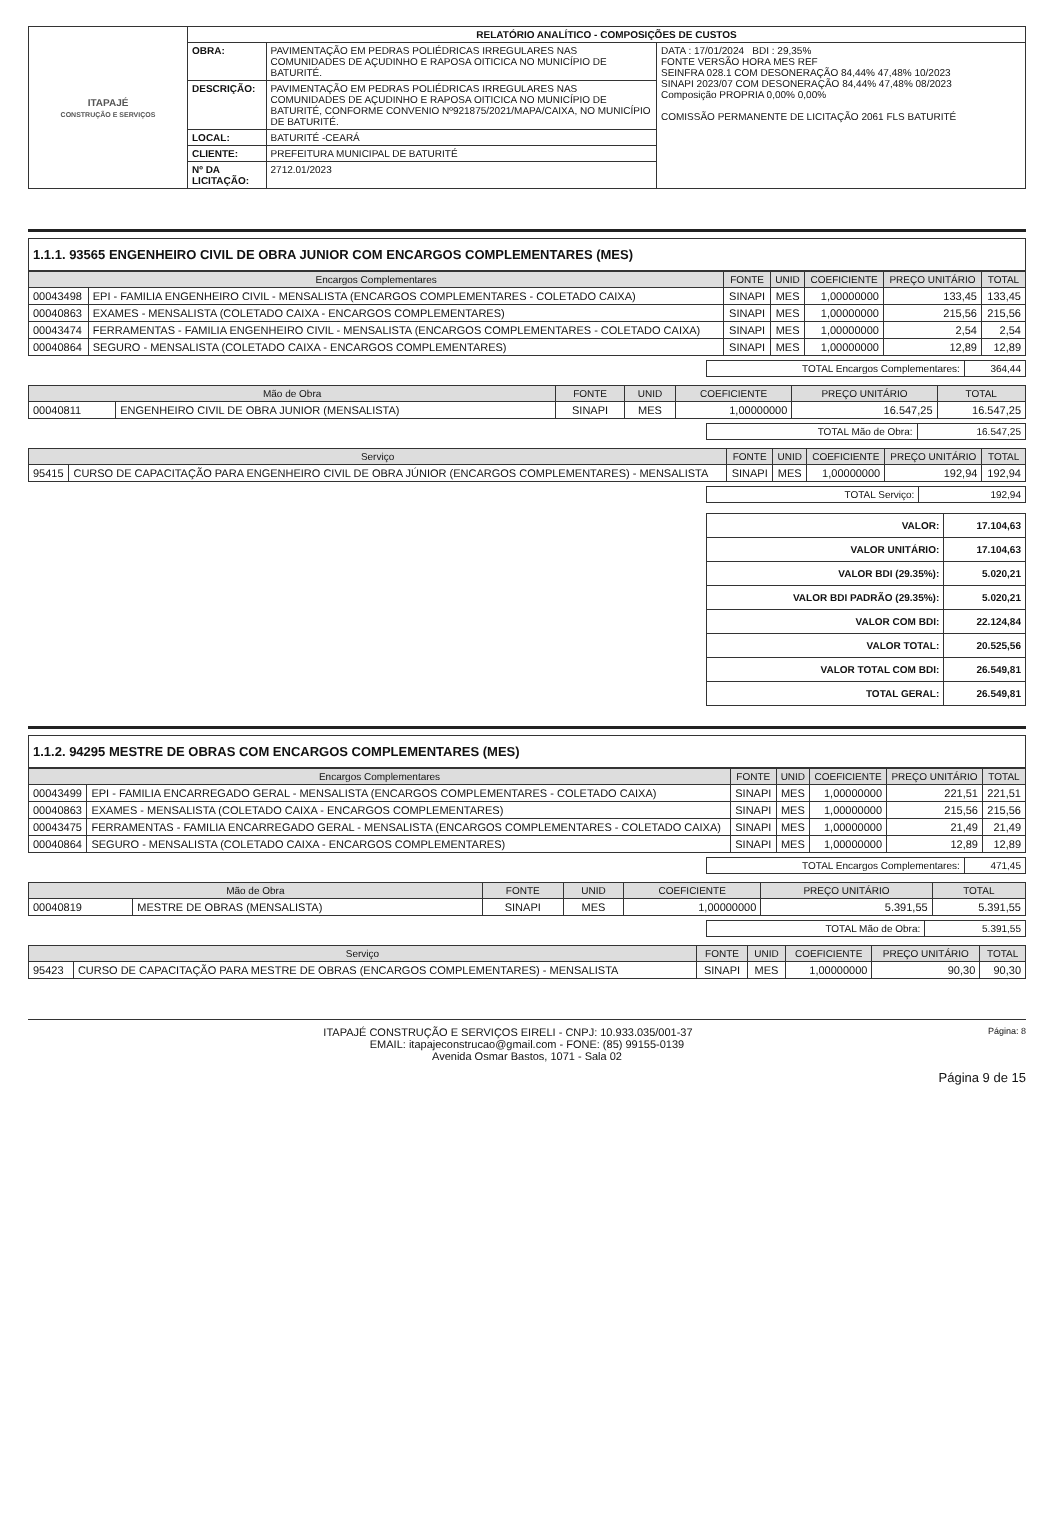| ITAPAJÉ CONSTRUÇÃO E SERVIÇOS | RELATÓRIO ANALÍTICO - COMPOSIÇÕES DE CUSTOS | | |
| | OBRA: | PAVIMENTAÇÃO EM PEDRAS POLIÉDRICAS IRREGULARES NAS COMUNIDADES DE AÇUDINHO E RAPOSA OITICICA NO MUNICÍPIO DE BATURITÉ. | DATA : 17/01/2024 BDI : 29,35% FONTE VERSÃO HORA MES REF SEINFRA 028.1 COM DESONERAÇÃO 84,44% 47,48% 10/2023 SINAPI 2023/07 COM DESONERAÇÃO 84,44% 47,48% 08/2023 Composição PROPRIA 0,00% 0,00% COMISSÃO PERMANENTE DE LICITAÇÃO 2061 FLS BATURITÉ |
| | DESCRIÇÃO: | PAVIMENTAÇÃO EM PEDRAS POLIÉDRICAS IRREGULARES NAS COMUNIDADES DE AÇUDINHO E RAPOSA OITICICA NO MUNICÍPIO DE BATURITÉ, CONFORME CONVENIO Nº921875/2021/MAPA/CAIXA, NO MUNICÍPIO DE BATURITÉ. | |
| | LOCAL: | BATURITÉ -CEARÁ | |
| | CLIENTE: | PREFEITURA MUNICIPAL DE BATURITÉ | |
| | Nº DA LICITAÇÃO: | 2712.01/2023 | |
1.1.1. 93565 ENGENHEIRO CIVIL DE OBRA JUNIOR COM ENCARGOS COMPLEMENTARES (MES)
| Encargos Complementares | | FONTE | UNID | COEFICIENTE | PREÇO UNITÁRIO | TOTAL |
| 00043498 | EPI - FAMILIA ENGENHEIRO CIVIL - MENSALISTA (ENCARGOS COMPLEMENTARES - COLETADO CAIXA) | SINAPI | MES | 1,00000000 | 133,45 | 133,45 |
| 00040863 | EXAMES - MENSALISTA (COLETADO CAIXA - ENCARGOS COMPLEMENTARES) | SINAPI | MES | 1,00000000 | 215,56 | 215,56 |
| 00043474 | FERRAMENTAS - FAMILIA ENGENHEIRO CIVIL - MENSALISTA (ENCARGOS COMPLEMENTARES - COLETADO CAIXA) | SINAPI | MES | 1,00000000 | 2,54 | 2,54 |
| 00040864 | SEGURO - MENSALISTA (COLETADO CAIXA - ENCARGOS COMPLEMENTARES) | SINAPI | MES | 1,00000000 | 12,89 | 12,89 |
| TOTAL Encargos Complementares: | 364,44 |
| Mão de Obra | | FONTE | UNID | COEFICIENTE | PREÇO UNITÁRIO | TOTAL |
| 00040811 | ENGENHEIRO CIVIL DE OBRA JUNIOR (MENSALISTA) | SINAPI | MES | 1,00000000 | 16.547,25 | 16.547,25 |
| TOTAL Mão de Obra: | 16.547,25 |
| Serviço | | FONTE | UNID | COEFICIENTE | PREÇO UNITÁRIO | TOTAL |
| 95415 | CURSO DE CAPACITAÇÃO PARA ENGENHEIRO CIVIL DE OBRA JÚNIOR (ENCARGOS COMPLEMENTARES) - MENSALISTA | SINAPI | MES | 1,00000000 | 192,94 | 192,94 |
| TOTAL Serviço: | 192,94 |
| VALOR: | 17.104,63 |
| VALOR UNITÁRIO: | 17.104,63 |
| VALOR BDI (29.35%): | 5.020,21 |
| VALOR BDI PADRÃO (29.35%): | 5.020,21 |
| VALOR COM BDI: | 22.124,84 |
| VALOR TOTAL: | 20.525,56 |
| VALOR TOTAL COM BDI: | 26.549,81 |
| TOTAL GERAL: | 26.549,81 |
1.1.2. 94295 MESTRE DE OBRAS COM ENCARGOS COMPLEMENTARES (MES)
| Encargos Complementares | | FONTE | UNID | COEFICIENTE | PREÇO UNITÁRIO | TOTAL |
| 00043499 | EPI - FAMILIA ENCARREGADO GERAL - MENSALISTA (ENCARGOS COMPLEMENTARES - COLETADO CAIXA) | SINAPI | MES | 1,00000000 | 221,51 | 221,51 |
| 00040863 | EXAMES - MENSALISTA (COLETADO CAIXA - ENCARGOS COMPLEMENTARES) | SINAPI | MES | 1,00000000 | 215,56 | 215,56 |
| 00043475 | FERRAMENTAS - FAMILIA ENCARREGADO GERAL - MENSALISTA (ENCARGOS COMPLEMENTARES - COLETADO CAIXA) | SINAPI | MES | 1,00000000 | 21,49 | 21,49 |
| 00040864 | SEGURO - MENSALISTA (COLETADO CAIXA - ENCARGOS COMPLEMENTARES) | SINAPI | MES | 1,00000000 | 12,89 | 12,89 |
| TOTAL Encargos Complementares: | 471,45 |
| Mão de Obra | | FONTE | UNID | COEFICIENTE | PREÇO UNITÁRIO | TOTAL |
| 00040819 | MESTRE DE OBRAS (MENSALISTA) | SINAPI | MES | 1,00000000 | 5.391,55 | 5.391,55 |
| TOTAL Mão de Obra: | 5.391,55 |
| Serviço | | FONTE | UNID | COEFICIENTE | PREÇO UNITÁRIO | TOTAL |
| 95423 | CURSO DE CAPACITAÇÃO PARA MESTRE DE OBRAS (ENCARGOS COMPLEMENTARES) - MENSALISTA | SINAPI | MES | 1,00000000 | 90,30 | 90,30 |
ITAPAJÉ CONSTRUÇÃO E SERVIÇOS EIRELI - CNPJ: 10.933.035/001-37 Página: 8
EMAIL: itapajeconstrucao@gmail.com - FONE: (85) 99155-0139
Avenida Osmar Bastos, 1071 - Sala 02
Página 9 de 15